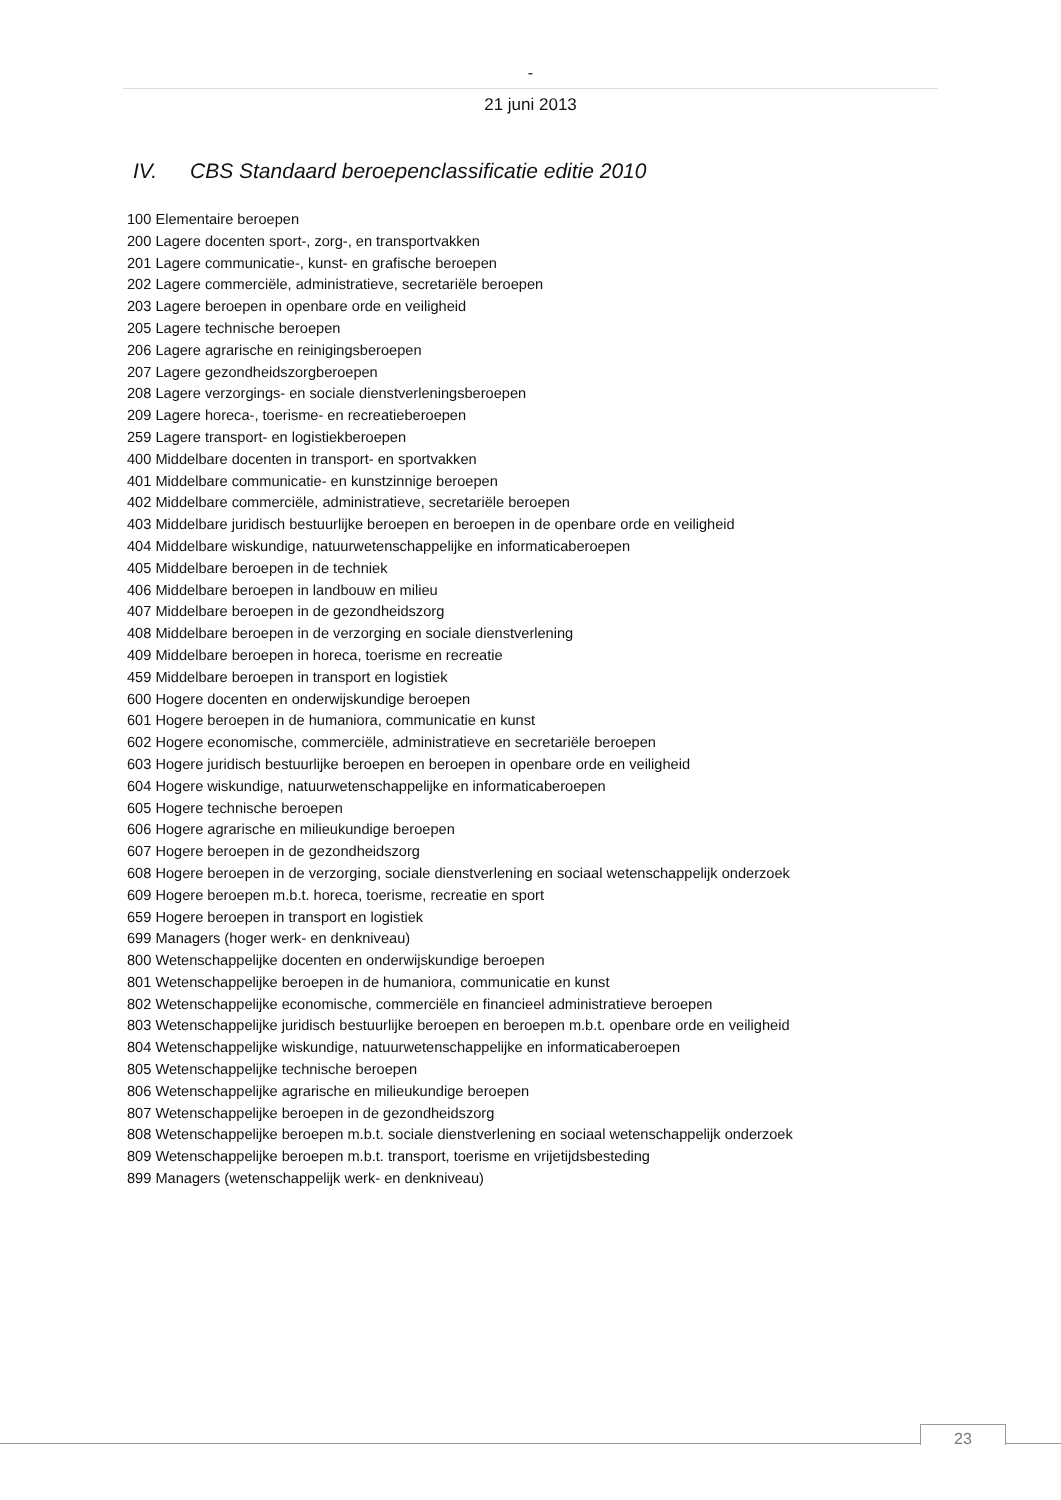-
21 juni 2013
IV. CBS Standaard beroepenclassificatie editie 2010
100 Elementaire beroepen
200 Lagere docenten sport-, zorg-, en transportvakken
201 Lagere communicatie-, kunst- en grafische beroepen
202 Lagere commerciële, administratieve, secretariële beroepen
203 Lagere beroepen in openbare orde en veiligheid
205 Lagere technische beroepen
206 Lagere agrarische en reinigingsberoepen
207 Lagere gezondheidszorgberoepen
208 Lagere verzorgings- en sociale dienstverleningsberoepen
209 Lagere horeca-, toerisme- en recreatieberoepen
259 Lagere transport- en logistiekberoepen
400 Middelbare docenten in transport- en sportvakken
401 Middelbare communicatie- en kunstzinnige beroepen
402 Middelbare commerciële, administratieve, secretariële beroepen
403 Middelbare juridisch bestuurlijke beroepen en beroepen in de openbare orde en veiligheid
404 Middelbare wiskundige, natuurwetenschappelijke en informaticaberoepen
405 Middelbare beroepen in de techniek
406 Middelbare beroepen in landbouw en milieu
407 Middelbare beroepen in de gezondheidszorg
408 Middelbare beroepen in de verzorging en sociale dienstverlening
409 Middelbare beroepen in horeca, toerisme en recreatie
459 Middelbare beroepen in transport en logistiek
600 Hogere docenten en onderwijskundige beroepen
601 Hogere beroepen in de humaniora, communicatie en kunst
602 Hogere economische, commerciële, administratieve en secretariële beroepen
603 Hogere juridisch bestuurlijke beroepen en beroepen in openbare orde en veiligheid
604 Hogere wiskundige, natuurwetenschappelijke en informaticaberoepen
605 Hogere technische beroepen
606 Hogere agrarische en milieukundige beroepen
607 Hogere beroepen in de gezondheidszorg
608 Hogere beroepen in de verzorging, sociale dienstverlening en sociaal wetenschappelijk onderzoek
609 Hogere beroepen m.b.t. horeca, toerisme, recreatie en sport
659 Hogere beroepen in transport en logistiek
699 Managers (hoger werk- en denkniveau)
800 Wetenschappelijke docenten en onderwijskundige beroepen
801 Wetenschappelijke beroepen in de humaniora, communicatie en kunst
802 Wetenschappelijke economische, commerciële en financieel administratieve beroepen
803 Wetenschappelijke juridisch bestuurlijke beroepen en beroepen m.b.t. openbare orde en veiligheid
804 Wetenschappelijke wiskundige, natuurwetenschappelijke en informaticaberoepen
805 Wetenschappelijke technische beroepen
806 Wetenschappelijke agrarische en milieukundige beroepen
807 Wetenschappelijke beroepen in de gezondheidszorg
808 Wetenschappelijke beroepen m.b.t. sociale dienstverlening en sociaal wetenschappelijk onderzoek
809 Wetenschappelijke beroepen m.b.t. transport, toerisme en vrijetijdsbesteding
899 Managers (wetenschappelijk werk- en denkniveau)
23